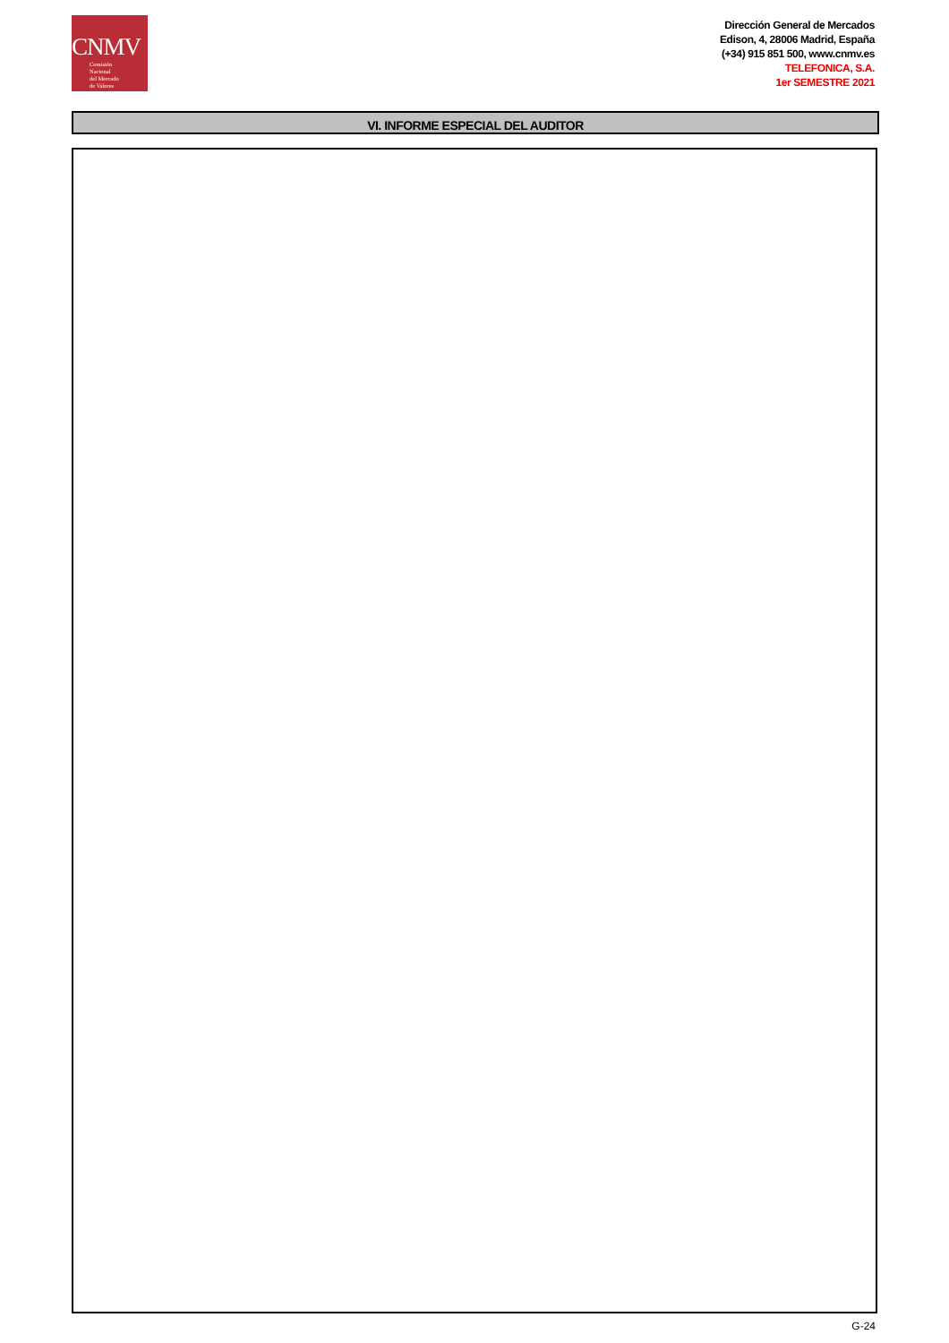CNMV
Comisión
Nacional
del Mercado
de Valores
Dirección General de Mercados
Edison, 4, 28006 Madrid, España
(+34) 915 851 500, www.cnmv.es
TELEFONICA, S.A.
1er SEMESTRE 2021
VI. INFORME ESPECIAL DEL AUDITOR
G-24